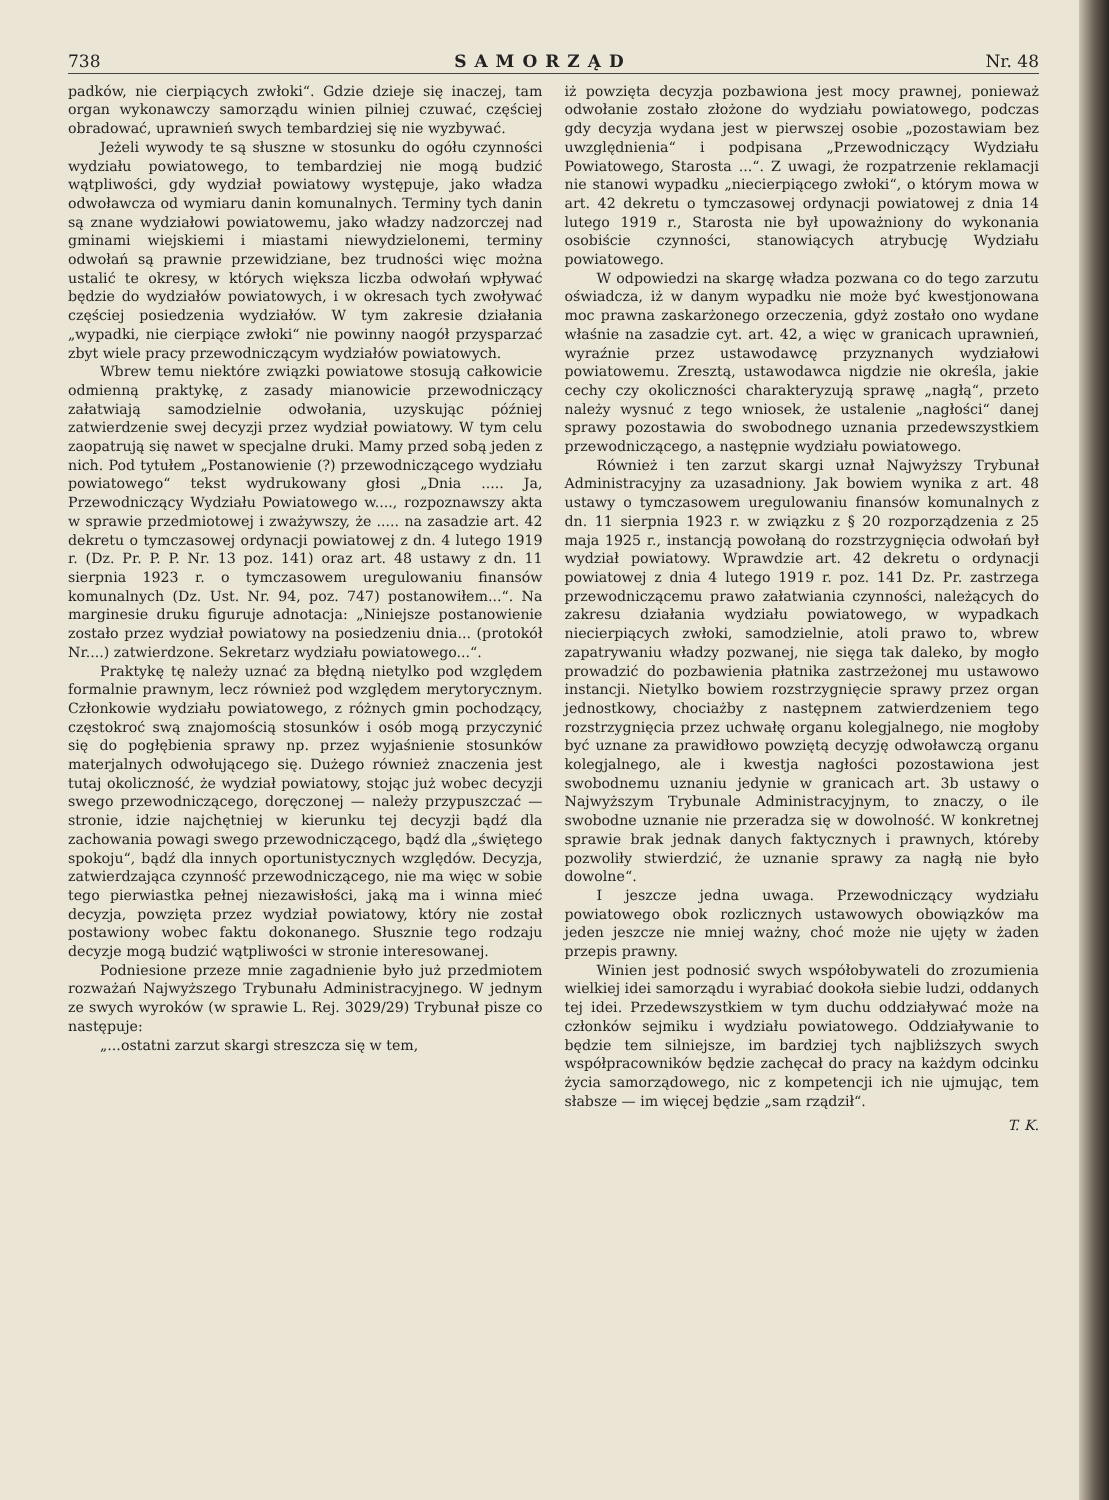738 SAMORZĄD Nr. 48
padków, nie cierpiących zwłoki“. Gdzie dzieje się inaczej, tam organ wykonawczy samorządu winien pilniej czuwać, częściej obradować, uprawnień swych tembardziej się nie wyzbywać.
Jeżeli wywody te są słuszne w stosunku do ogółu czynności wydziału powiatowego, to tembardziej nie mogą budzić wątpliwości, gdy wydział powiatowy występuje, jako władza odwoławcza od wymiaru danin komunalnych. Terminy tych danin są znane wydziałowi powiatowemu, jako władzy nadzorczej nad gminami wiejskiemi i miastami niewydzielonemi, terminy odwołań są prawnie przewidziane, bez trudności więc można ustalić te okresy, w których większa liczba odwołań wpływać będzie do wydziałów powiatowych, i w okresach tych zwoływać częściej posiedzenia wydziałów. W tym zakresie działania „wypadki, nie cierpiące zwłoki“ nie powinny naogół przysparzać zbyt wiele pracy przewodniczącym wydziałów powiatowych.
Wbrew temu niektóre związki powiatowe stosują całkowicie odmienną praktykę, z zasady mianowicie przewodniczący załatwiają samodzielnie odwołania, uzyskując później zatwierdzenie swej decyzji przez wydział powiatowy. W tym celu zaopatrują się nawet w specjalne druki. Mamy przed sobą jeden z nich. Pod tytułem „Postanowienie (?) przewodniczącego wydziału powiatowego“ tekst wydrukowany głosi „Dnia ..... Ja, Przewodniczący Wydziału Powiatowego w...., rozpoznawszy akta w sprawie przedmiotowej i zważywszy, że ..... na zasadzie art. 42 dekretu o tymczasowej ordynacji powiatowej z dn. 4 lutego 1919 r. (Dz. Pr. P. P. Nr. 13 poz. 141) oraz art. 48 ustawy z dn. 11 sierpnia 1923 r. o tymczasowem uregulowaniu finansów komunalnych (Dz. Ust. Nr. 94, poz. 747) postanowiłem...“. Na marginesie druku figuruje adnotacja: „Niniejsze postanowienie zostało przez wydział powiatowy na posiedzeniu dnia... (protokół Nr....) zatwierdzone. Sekretarz wydziału powiatowego...“.
Praktykę tę należy uznać za błędną nietylko pod względem formalnie prawnym, lecz również pod względem merytorycznym. Członkowie wydziału powiatowego, z różnych gmin pochodzący, częstokroć swą znajomością stosunków i osób mogą przyczynić się do pogłębienia sprawy np. przez wyjaśnienie stosunków materjalnych odwołującego się. Dużego również znaczenia jest tutaj okoliczność, że wydział powiatowy, stojąc już wobec decyzji swego przewodniczącego, doręczonej — należy przypuszczać — stronie, idzie najchętniej w kierunku tej decyzji bądź dla zachowania powagi swego przewodniczącego, bądź dla „świętego spokoju“, bądź dla innych oportunistycznych względów. Decyzja, zatwierdzająca czynność przewodniczącego, nie ma więc w sobie tego pierwiastka pełnej niezawisłości, jaką ma i winna mieć decyzja, powzięta przez wydział powiatowy, który nie został postawiony wobec faktu dokonanego. Słusznie tego rodzaju decyzje mogą budzić wątpliwości w stronie interesowanej.
Podniesione przeze mnie zagadnienie było już przedmiotem rozważań Najwyższego Trybunału Administracyjnego. W jednym ze swych wyroków (w sprawie L. Rej. 3029/29) Trybunał pisze co następuje:
„...ostatni zarzut skargi streszcza się w tem,
iż powzięta decyzja pozbawiona jest mocy prawnej, ponieważ odwołanie zostało złożone do wydziału powiatowego, podczas gdy decyzja wydana jest w pierwszej osobie „pozostawiam bez uwzględnienia“ i podpisana „Przewodniczący Wydziału Powiatowego, Starosta ...“. Z uwagi, że rozpatrzenie reklamacji nie stanowi wypadku „niecierpiącego zwłoki“, o którym mowa w art. 42 dekretu o tymczasowej ordynacji powiatowej z dnia 14 lutego 1919 r., Starosta nie był upoważniony do wykonania osobiście czynności, stanowiących atrybucję Wydziału powiatowego.
W odpowiedzi na skargę władza pozwana co do tego zarzutu oświadcza, iż w danym wypadku nie może być kwestjonowana moc prawna zaskarżonego orzeczenia, gdyż zostało ono wydane właśnie na zasadzie cyt. art. 42, a więc w granicach uprawnień, wyraźnie przez ustawodawcę przyznanych wydziałowi powiatowemu. Zresztą, ustawodawca nigdzie nie określa, jakie cechy czy okoliczności charakteryzują sprawę „nagłą“, przeto należy wysnuć z tego wniosek, że ustalenie „nagłości“ danej sprawy pozostawia do swobodnego uznania przedewszystkiem przewodniczącego, a następnie wydziału powiatowego.
Również i ten zarzut skargi uznał Najwyższy Trybunał Administracyjny za uzasadniony. Jak bowiem wynika z art. 48 ustawy o tymczasowem uregulowaniu finansów komunalnych z dn. 11 sierpnia 1923 r. w związku z § 20 rozporządzenia z 25 maja 1925 r., instancją powołaną do rozstrzygnięcia odwołań był wydział powiatowy. Wprawdzie art. 42 dekretu o ordynacji powiatowej z dnia 4 lutego 1919 r. poz. 141 Dz. Pr. zastrzega przewodniczącemu prawo załatwiania czynności, należących do zakresu działania wydziału powiatowego, w wypadkach niecierpiących zwłoki, samodzielnie, atoli prawo to, wbrew zapatrywaniu władzy pozwanej, nie sięga tak daleko, by mogło prowadzić do pozbawienia płatnika zastrzeżonej mu ustawowo instancji. Nietylko bowiem rozstrzygnięcie sprawy przez organ jednostkowy, chociażby z następnem zatwierdzeniem tego rozstrzygnięcia przez uchwałę organu kolegjalnego, nie mogłoby być uznane za prawidłowo powziętą decyzję odwoławczą organu kolegjalnego, ale i kwestja nagłości pozostawiona jest swobodnemu uznaniu jedynie w granicach art. 3b ustawy o Najwyższym Trybunale Administracyjnym, to znaczy, o ile swobodne uznanie nie przeradza się w dowolność. W konkretnej sprawie brak jednak danych faktycznych i prawnych, któreby pozwoliły stwierdzić, że uznanie sprawy za nagłą nie było dowolne“.
I jeszcze jedna uwaga. Przewodniczący wydziału powiatowego obok rozlicznych ustawowych obowiązków ma jeden jeszcze nie mniej ważny, choć może nie ujęty w żaden przepis prawny.
Winien jest podnosić swych współobywateli do zrozumienia wielkiej idei samorządu i wyrabiać dookoła siebie ludzi, oddanych tej idei. Przedewszystkiem w tym duchu oddziaływać może na członków sejmiku i wydziału powiatowego. Oddziaływanie to będzie tem silniejsze, im bardziej tych najbliższych swych współpracowników będzie zachęcał do pracy na każdym odcinku życia samorządowego, nic z kompetencji ich nie ujmując, tem słabsze — im więcej będzie „sam rządził“.
T. K.